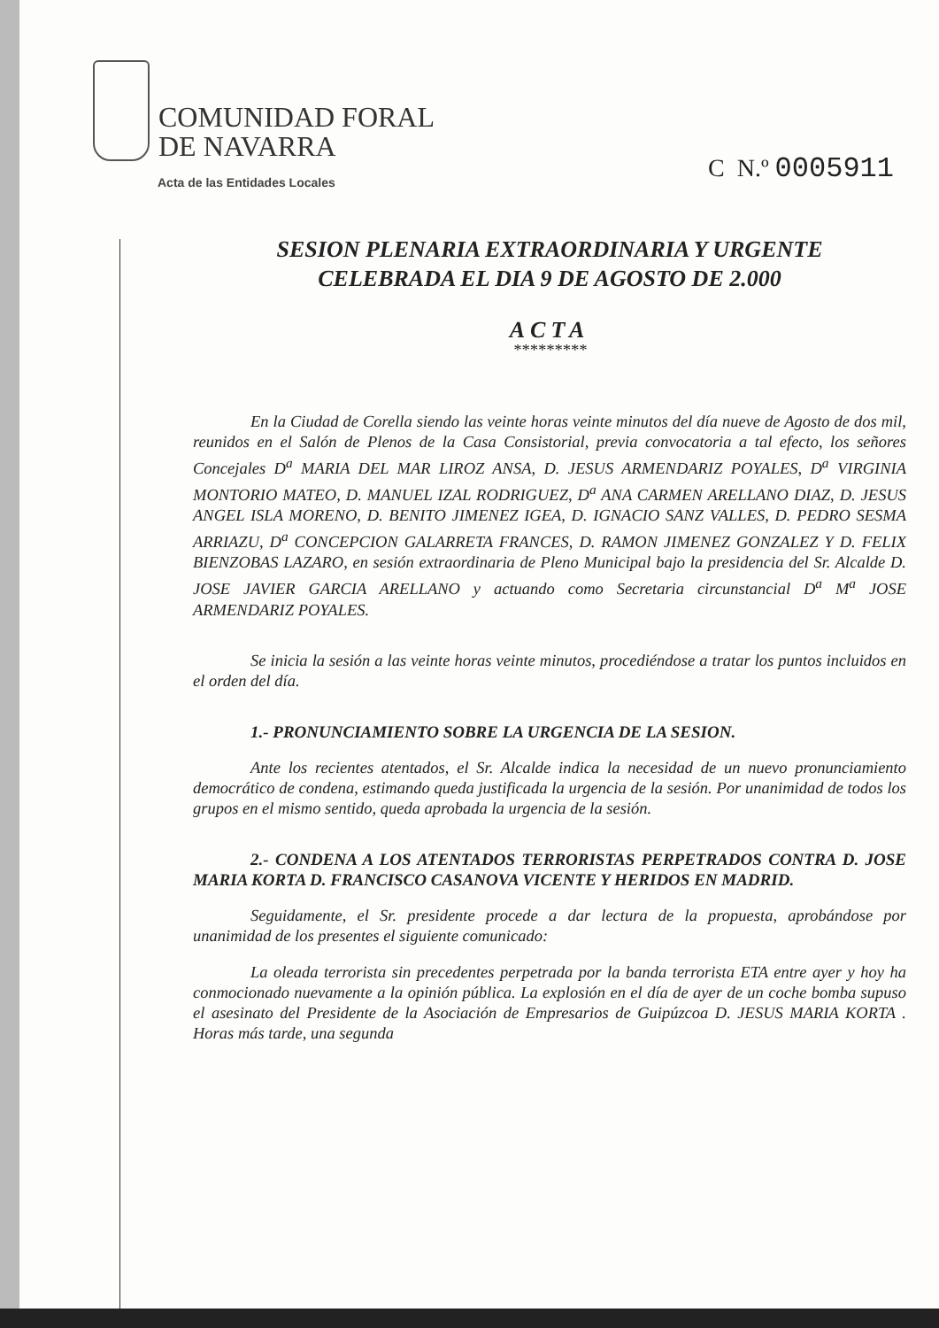COMUNIDAD FORAL
DE NAVARRA
Acta de las Entidades Locales
C N.º 0005911
SESION PLENARIA EXTRAORDINARIA Y URGENTE
CELEBRADA EL DIA 9 DE AGOSTO DE 2.000
ACTA
*********
En la Ciudad de Corella siendo las veinte horas veinte minutos del día nueve de Agosto de dos mil, reunidos en el Salón de Plenos de la Casa Consistorial, previa convocatoria a tal efecto, los señores Concejales D<sup>a</sup> MARIA DEL MAR LIROZ ANSA, D. JESUS ARMENDARIZ POYALES, D<sup>a</sup> VIRGINIA MONTORIO MATEO, D. MANUEL IZAL RODRIGUEZ, D<sup>a</sup> ANA CARMEN ARELLANO DIAZ, D. JESUS ANGEL ISLA MORENO, D. BENITO JIMENEZ IGEA, D. IGNACIO SANZ VALLES, D. PEDRO SESMA ARRIAZU, D<sup>a</sup> CONCEPCION GALARRETA FRANCES, D. RAMON JIMENEZ GONZALEZ Y D. FELIX BIENZOBAS LAZARO, en sesión extraordinaria de Pleno Municipal bajo la presidencia del Sr. Alcalde D. JOSE JAVIER GARCIA ARELLANO y actuando como Secretaria circunstancial D<sup>a</sup> M<sup>a</sup> JOSE ARMENDARIZ POYALES.
Se inicia la sesión a las veinte horas veinte minutos, procediéndose a tratar los puntos incluidos en el orden del día.
1.- PRONUNCIAMIENTO SOBRE LA URGENCIA DE LA SESION.
Ante los recientes atentados, el Sr. Alcalde indica la necesidad de un nuevo pronunciamiento democrático de condena, estimando queda justificada la urgencia de la sesión. Por unanimidad de todos los grupos en el mismo sentido, queda aprobada la urgencia de la sesión.
2.- CONDENA A LOS ATENTADOS TERRORISTAS PERPETRADOS CONTRA D. JOSE MARIA KORTA D. FRANCISCO CASANOVA VICENTE Y HERIDOS EN MADRID.
Seguidamente, el Sr. presidente procede a dar lectura de la propuesta, aprobándose por unanimidad de los presentes el siguiente comunicado:
La oleada terrorista sin precedentes perpetrada por la banda terrorista ETA entre ayer y hoy ha conmocionado nuevamente a la opinión pública. La explosión en el día de ayer de un coche bomba supuso el asesinato del Presidente de la Asociación de Empresarios de Guipúzcoa D. JESUS MARIA KORTA . Horas más tarde, una segunda